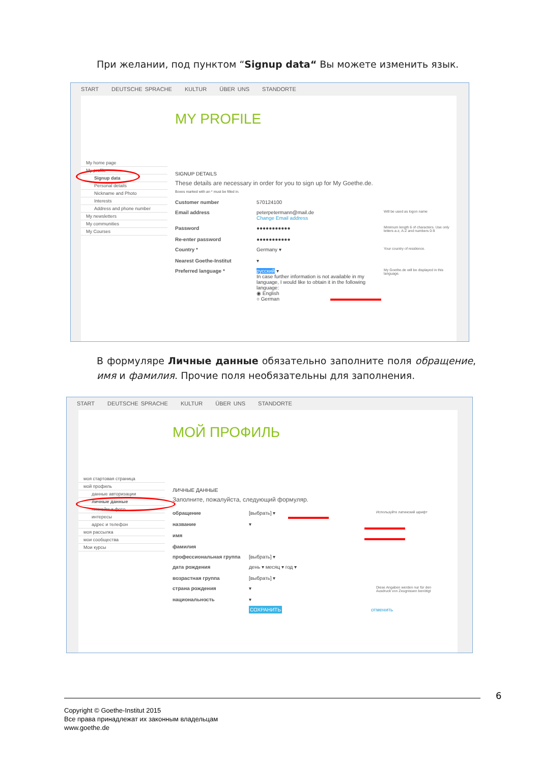При желании, под пунктом “Signup data“ Вы можете изменить язык.
START DEUTSCHE SPRACHE KULTUR ÜBER UNS STANDORTE
MY PROFILE
My home page
My profile
Signup data
Personal details
Nickname and Photo
Interests
Address and phone number
My newsletters
My communities
My Courses
SIGNUP DETAILS
These details are necessary in order for you to sign up for My Goethe.de.
Boxes marked with an * must be filled in.
Customer number 570124100
Email address peterpetermann@mail.de
Change Email address
Will be used as logon name
Password
Re-enter password
●●●●●●●●●●●
●●●●●●●●●●●
Minimum length 6 of characters. Use only letters a-z, A-Z and numbers 0-9
Country *
Nearest Goethe-Institut
Germany ▾
▾
Your country of residence.
Preferred language * русский ▾
In case further information is not available in my language, I would like to obtain it in the following language:
◉ English
○ German
My Goethe.de will be displayed in this language.
В формуляре Личные данные обязательно заполните поля обращение, имя и фамилия. Прочие поля необязательны для заполнения.
START DEUTSCHE SPRACHE KULTUR ÜBER UNS STANDORTE
МОЙ ПРОФИЛЬ
моя стартовая страница
мой профиль
данные авторизации
личные данные
никнейм и фото
интересы
адрес и телефон
моя рассылка
мои сообщества
Мои курсы
ЛИЧНЫЕ ДАННЫЕ
Заполните, пожалуйста, следующий формуляр.
обращение
название
имя
фамилия
[выбрать] ▾
▾
Используйте латинский шрифт
профессиональная группа [выбрать] ▾
дата рождения
возрастная группа
день ▾ месяц ▾ год ▾
[выбрать] ▾
страна рождения
национальность
▾
▾
Diese Angaben werden nur für den Ausdruck von Zeugnissen benötigt
СОХРАНИТЬ отменить
6
Copyright © Goethe-Institut 2015
Все права принадлежат их законным владельцам
www.goethe.de